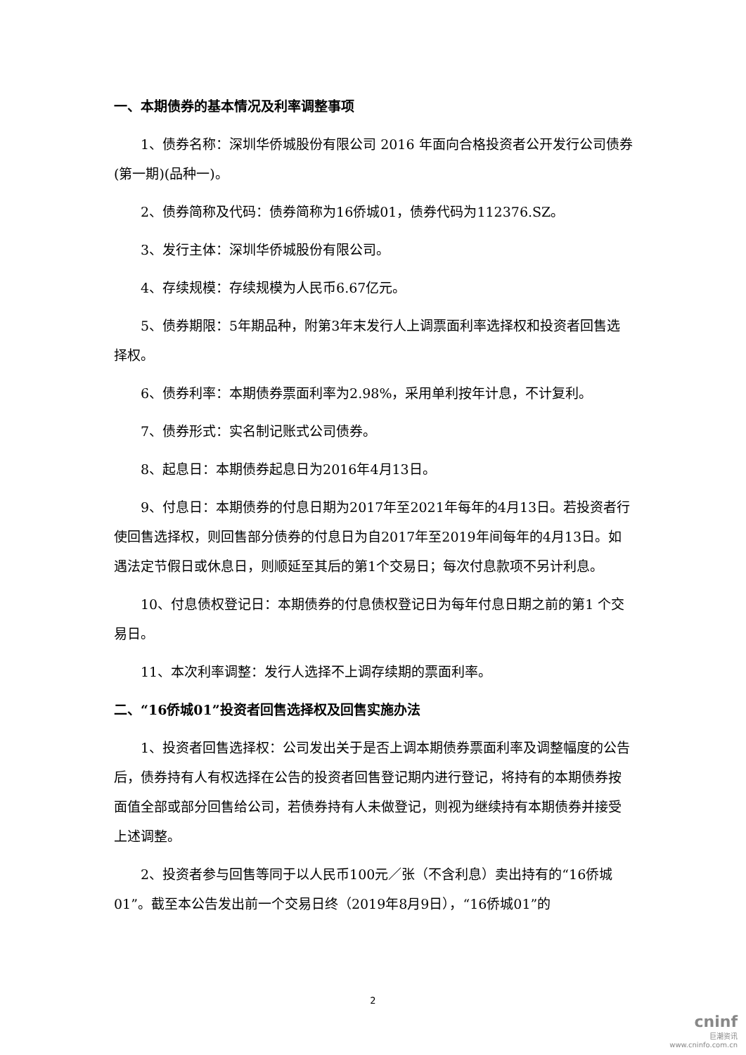一、本期债券的基本情况及利率调整事项
1、债券名称：深圳华侨城股份有限公司 2016 年面向合格投资者公开发行公司债券(第一期)(品种一)。
2、债券简称及代码：债券简称为16侨城01，债券代码为112376.SZ。
3、发行主体：深圳华侨城股份有限公司。
4、存续规模：存续规模为人民币6.67亿元。
5、债券期限：5年期品种，附第3年末发行人上调票面利率选择权和投资者回售选择权。
6、债券利率：本期债券票面利率为2.98%，采用单利按年计息，不计复利。
7、债券形式：实名制记账式公司债券。
8、起息日：本期债券起息日为2016年4月13日。
9、付息日：本期债券的付息日期为2017年至2021年每年的4月13日。若投资者行使回售选择权，则回售部分债券的付息日为自2017年至2019年间每年的4月13日。如遇法定节假日或休息日，则顺延至其后的第1个交易日；每次付息款项不另计利息。
10、付息债权登记日：本期债券的付息债权登记日为每年付息日期之前的第1 个交易日。
11、本次利率调整：发行人选择不上调存续期的票面利率。
二、“16侨城01”投资者回售选择权及回售实施办法
1、投资者回售选择权：公司发出关于是否上调本期债券票面利率及调整幅度的公告后，债券持有人有权选择在公告的投资者回售登记期内进行登记，将持有的本期债券按面值全部或部分回售给公司，若债券持有人未做登记，则视为继续持有本期债券并接受上述调整。
2、投资者参与回售等同于以人民币100元／张（不含利息）卖出持有的“16侨城01”。截至本公告发出前一个交易日终（2019年8月9日），“16侨城01”的
2
cninf
巨潮资讯
www.cninfo.com.cn